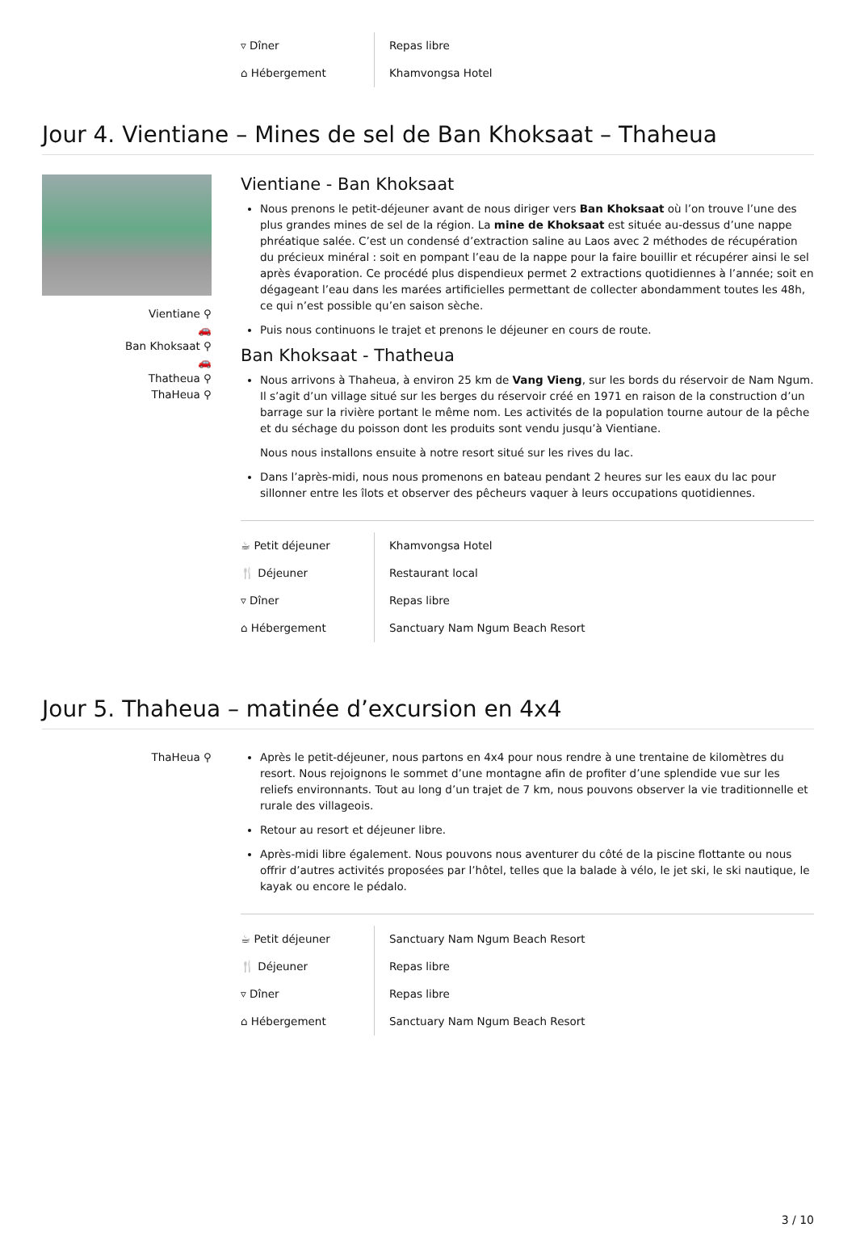| ▿ Dîner | Repas libre |
| ⌂ Hébergement | Khamvongsa Hotel |
Jour 4. Vientiane – Mines de sel de Ban Khoksaat – Thaheua
Vientiane ⚲
🚗
Ban Khoksaat ⚲
🚗
Thatheua ⚲
ThaHeua ⚲
Vientiane - Ban Khoksaat
Nous prenons le petit-déjeuner avant de nous diriger vers Ban Khoksaat où l’on trouve l’une des plus grandes mines de sel de la région. La mine de Khoksaat est située au-dessus d’une nappe phréatique salée. C’est un condensé d’extraction saline au Laos avec 2 méthodes de récupération du précieux minéral : soit en pompant l’eau de la nappe pour la faire bouillir et récupérer ainsi le sel après évaporation. Ce procédé plus dispendieux permet 2 extractions quotidiennes à l’année; soit en dégageant l’eau dans les marées artificielles permettant de collecter abondamment toutes les 48h, ce qui n’est possible qu’en saison sèche.
Puis nous continuons le trajet et prenons le déjeuner en cours de route.
Ban Khoksaat - Thatheua
Nous arrivons à Thaheua, à environ 25 km de Vang Vieng, sur les bords du réservoir de Nam Ngum. Il s’agit d’un village situé sur les berges du réservoir créé en 1971 en raison de la construction d’un barrage sur la rivière portant le même nom. Les activités de la population tourne autour de la pêche et du séchage du poisson dont les produits sont vendu jusqu’à Vientiane.
Nous nous installons ensuite à notre resort situé sur les rives du lac.
Dans l’après-midi, nous nous promenons en bateau pendant 2 heures sur les eaux du lac pour sillonner entre les îlots et observer des pêcheurs vaquer à leurs occupations quotidiennes.
| ☕ Petit déjeuner | Khamvongsa Hotel |
| 🍴 Déjeuner | Restaurant local |
| ▿ Dîner | Repas libre |
| ⌂ Hébergement | Sanctuary Nam Ngum Beach Resort |
Jour 5. Thaheua – matinée d’excursion en 4x4
ThaHeua ⚲ Après le petit-déjeuner, nous partons en 4x4 pour nous rendre à une trentaine de kilomètres du resort. Nous rejoignons le sommet d’une montagne afin de profiter d’une splendide vue sur les reliefs environnants. Tout au long d’un trajet de 7 km, nous pouvons observer la vie traditionnelle et rurale des villageois.
Retour au resort et déjeuner libre.
Après-midi libre également. Nous pouvons nous aventurer du côté de la piscine flottante ou nous offrir d’autres activités proposées par l’hôtel, telles que la balade à vélo, le jet ski, le ski nautique, le kayak ou encore le pédalo.
| ☕ Petit déjeuner | Sanctuary Nam Ngum Beach Resort |
| 🍴 Déjeuner | Repas libre |
| ▿ Dîner | Repas libre |
| ⌂ Hébergement | Sanctuary Nam Ngum Beach Resort |
3 / 10